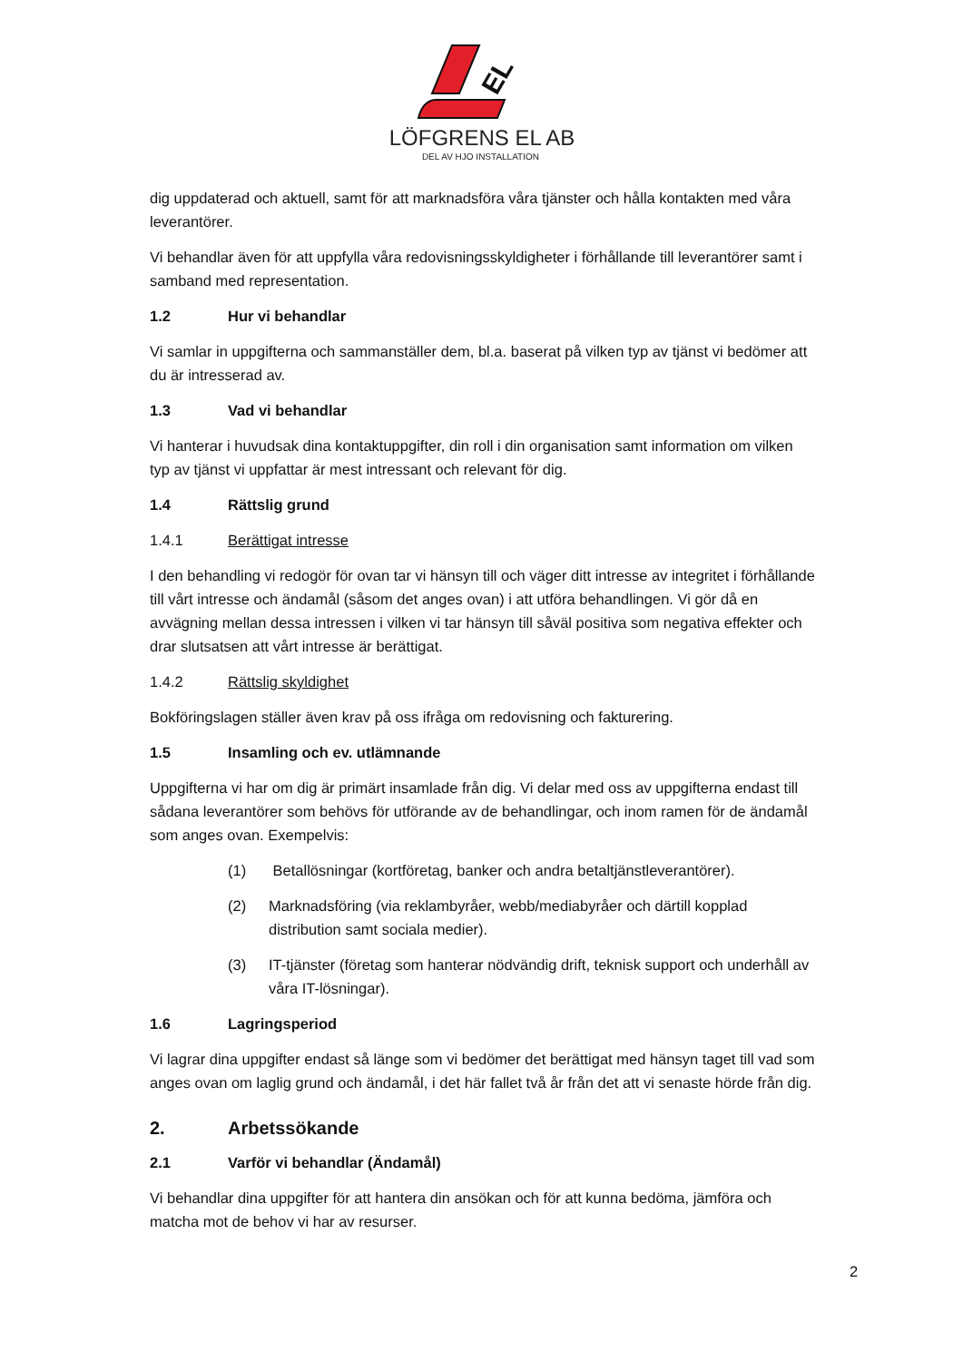EL
LÖFGRENS EL AB
DEL AV HJO INSTALLATION
dig uppdaterad och aktuell, samt för att marknadsföra våra tjänster och hålla kontakten med våra leverantörer.
Vi behandlar även för att uppfylla våra redovisningsskyldigheter i förhållande till leverantörer samt i samband med representation.
1.2 Hur vi behandlar
Vi samlar in uppgifterna och sammanställer dem, bl.a. baserat på vilken typ av tjänst vi bedömer att du är intresserad av.
1.3 Vad vi behandlar
Vi hanterar i huvudsak dina kontaktuppgifter, din roll i din organisation samt information om vilken typ av tjänst vi uppfattar är mest intressant och relevant för dig.
1.4 Rättslig grund
1.4.1 Berättigat intresse
I den behandling vi redogör för ovan tar vi hänsyn till och väger ditt intresse av integritet i förhållande till vårt intresse och ändamål (såsom det anges ovan) i att utföra behandlingen. Vi gör då en avvägning mellan dessa intressen i vilken vi tar hänsyn till såväl positiva som negativa effekter och drar slutsatsen att vårt intresse är berättigat.
1.4.2 Rättslig skyldighet
Bokföringslagen ställer även krav på oss ifråga om redovisning och fakturering.
1.5 Insamling och ev. utlämnande
Uppgifterna vi har om dig är primärt insamlade från dig. Vi delar med oss av uppgifterna endast till sådana leverantörer som behövs för utförande av de behandlingar, och inom ramen för de ändamål som anges ovan. Exempelvis:
(1) Betallösningar (kortföretag, banker och andra betaltjänstleverantörer).
(2) Marknadsföring (via reklambyråer, webb/mediabyråer och därtill kopplad distribution samt sociala medier).
(3) IT-tjänster (företag som hanterar nödvändig drift, teknisk support och underhåll av våra IT-lösningar).
1.6 Lagringsperiod
Vi lagrar dina uppgifter endast så länge som vi bedömer det berättigat med hänsyn taget till vad som anges ovan om laglig grund och ändamål, i det här fallet två år från det att vi senaste hörde från dig.
2. Arbetssökande
2.1 Varför vi behandlar (Ändamål)
Vi behandlar dina uppgifter för att hantera din ansökan och för att kunna bedöma, jämföra och matcha mot de behov vi har av resurser.
2